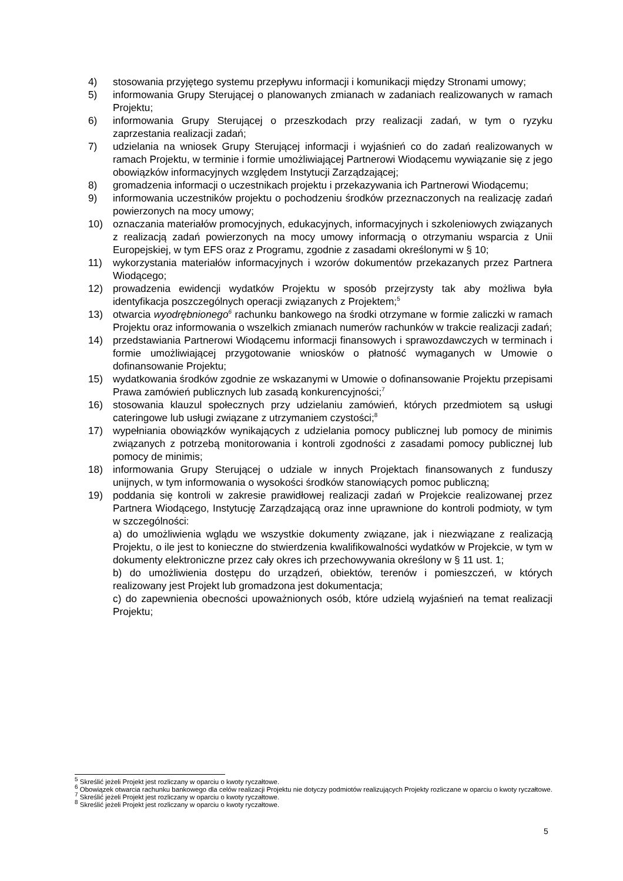4) stosowania przyjętego systemu przepływu informacji i komunikacji między Stronami umowy;
5) informowania Grupy Sterującej o planowanych zmianach w zadaniach realizowanych w ramach Projektu;
6) informowania Grupy Sterującej o przeszkodach przy realizacji zadań, w tym o ryzyku zaprzestania realizacji zadań;
7) udzielania na wniosek Grupy Sterującej informacji i wyjaśnień co do zadań realizowanych w ramach Projektu, w terminie i formie umożliwiającej Partnerowi Wiodącemu wywiązanie się z jego obowiązków informacyjnych względem Instytucji Zarządzającej;
8) gromadzenia informacji o uczestnikach projektu i przekazywania ich Partnerowi Wiodącemu;
9) informowania uczestników projektu o pochodzeniu środków przeznaczonych na realizację zadań powierzonych na mocy umowy;
10) oznaczania materiałów promocyjnych, edukacyjnych, informacyjnych i szkoleniowych związanych z realizacją zadań powierzonych na mocy umowy informacją o otrzymaniu wsparcia z Unii Europejskiej, w tym EFS oraz z Programu, zgodnie z zasadami określonymi w § 10;
11) wykorzystania materiałów informacyjnych i wzorów dokumentów przekazanych przez Partnera Wiodącego;
12) prowadzenia ewidencji wydatków Projektu w sposób przejrzysty tak aby możliwa była identyfikacja poszczególnych operacji związanych z Projektem;<sup>5</sup>
13) otwarcia wyodrębnionego<sup>6</sup> rachunku bankowego na środki otrzymane w formie zaliczki w ramach Projektu oraz informowania o wszelkich zmianach numerów rachunków w trakcie realizacji zadań;
14) przedstawiania Partnerowi Wiodącemu informacji finansowych i sprawozdawczych w terminach i formie umożliwiającej przygotowanie wniosków o płatność wymaganych w Umowie o dofinansowanie Projektu;
15) wydatkowania środków zgodnie ze wskazanymi w Umowie o dofinansowanie Projektu przepisami Prawa zamówień publicznych lub zasadą konkurencyjności;<sup>7</sup>
16) stosowania klauzul społecznych przy udzielaniu zamówień, których przedmiotem są usługi cateringowe lub usługi związane z utrzymaniem czystości;<sup>8</sup>
17) wypełniania obowiązków wynikających z udzielania pomocy publicznej lub pomocy de minimis związanych z potrzebą monitorowania i kontroli zgodności z zasadami pomocy publicznej lub pomocy de minimis;
18) informowania Grupy Sterującej o udziale w innych Projektach finansowanych z funduszy unijnych, w tym informowania o wysokości środków stanowiących pomoc publiczną;
19) poddania się kontroli w zakresie prawidłowej realizacji zadań w Projekcie realizowanej przez Partnera Wiodącego, Instytucję Zarządzającą oraz inne uprawnione do kontroli podmioty, w tym w szczególności:
a) do umożliwienia wglądu we wszystkie dokumenty związane, jak i niezwiązane z realizacją Projektu, o ile jest to konieczne do stwierdzenia kwalifikowalności wydatków w Projekcie, w tym w dokumenty elektroniczne przez cały okres ich przechowywania określony w § 11 ust. 1;
b) do umożliwienia dostępu do urządzeń, obiektów, terenów i pomieszczeń, w których realizowany jest Projekt lub gromadzona jest dokumentacja;
c) do zapewnienia obecności upoważnionych osób, które udzielą wyjaśnień na temat realizacji Projektu;
<sup>5</sup> Skreślić jeżeli Projekt jest rozliczany w oparciu o kwoty ryczałtowe.
<sup>6</sup> Obowiązek otwarcia rachunku bankowego dla celów realizacji Projektu nie dotyczy podmiotów realizujących Projekty rozliczane w oparciu o kwoty ryczałtowe.
<sup>7</sup> Skreślić jeżeli Projekt jest rozliczany w oparciu o kwoty ryczałtowe.
<sup>8</sup> Skreślić jeżeli Projekt jest rozliczany w oparciu o kwoty ryczałtowe.
5